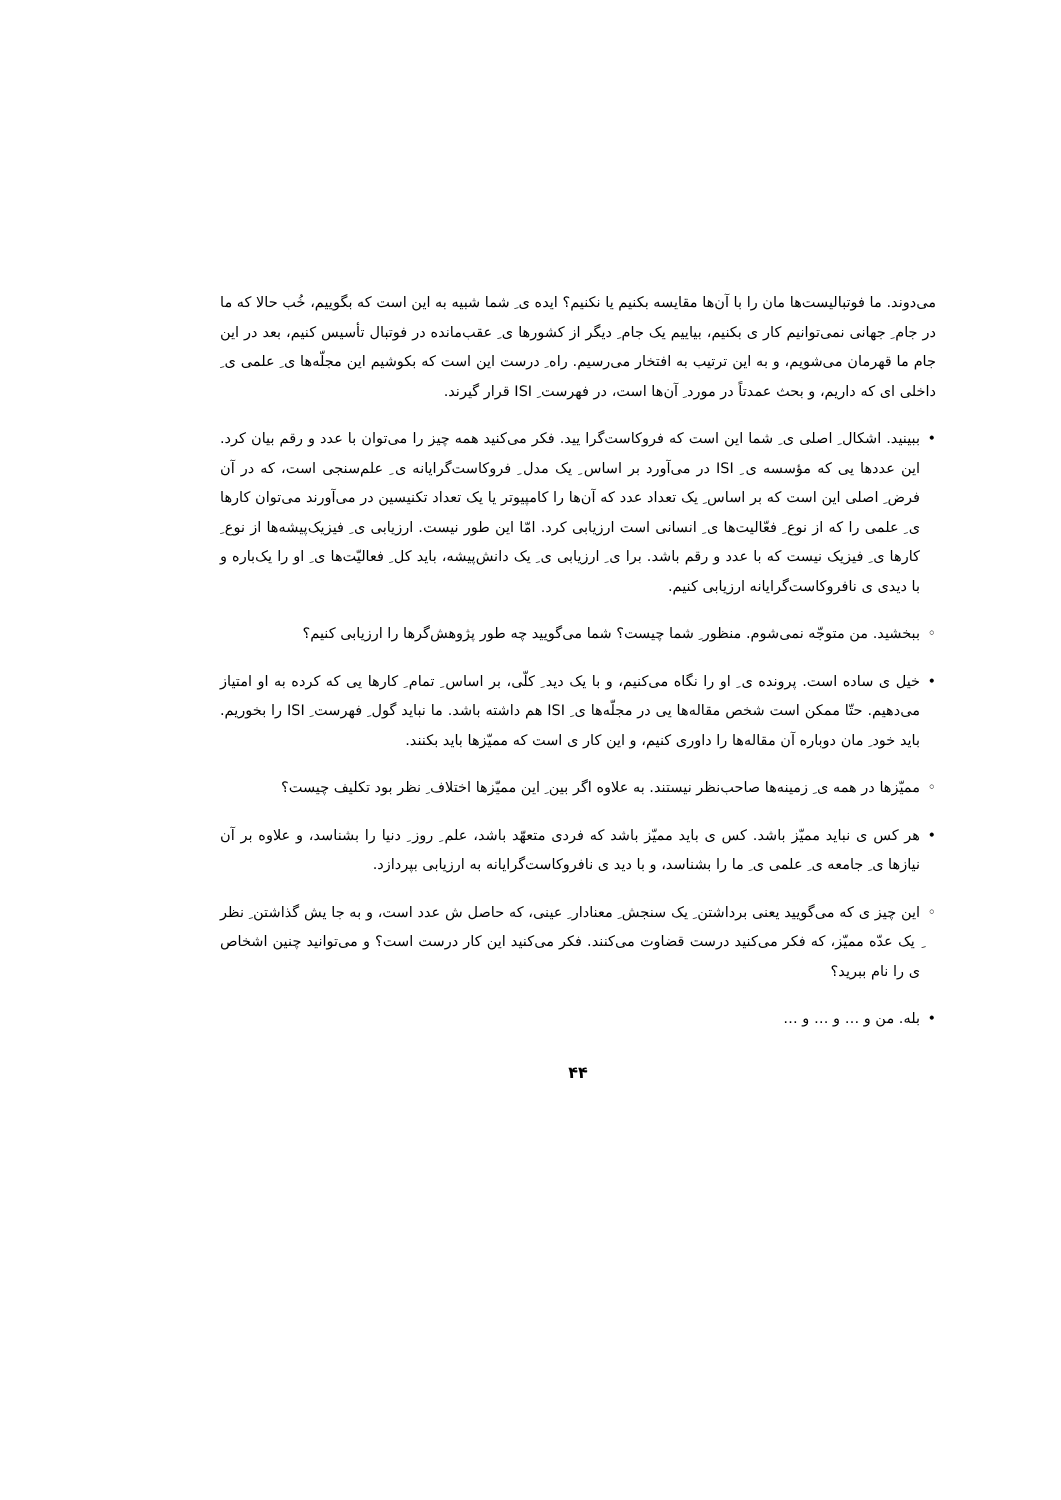می‌دوند. ما فوتبالیست‌ها مان را با آن‌ها مقایسه بکنیم یا نکنیم؟ ایده ی ِ شما شبیه به این است که بگوییم، خُب حالا که ما در جام ِ جهانی نمی‌توانیم کار ی بکنیم، بیاییم یک جام ِ دیگر از کشورها ی ِ عقب‌مانده در فوتبال تأسیس کنیم، بعد در این جام ما قهرمان می‌شویم، و به این ترتیب به افتخار می‌رسیم. راه ِ درست این است که بکوشیم این مجلّه‌ها ی ِ علمی ی ِ داخلی ای که داریم، و بحث عمدتاً در مورد ِ آن‌ها است، در فهرست ِ ISI قرار گیرند.
• ببینید. اشکال ِ اصلی ی ِ شما این است که فروکاست‌گرا یید. فکر می‌کنید همه چیز را می‌توان با عدد و رقم بیان کرد. این عددها یی که مؤسسه ی ِ ISI در می‌آورد بر اساس ِ یک مدل ِ فروکاست‌گرایانه ی ِ علم‌سنجی است، که در آن فرض ِ اصلی این است که بر اساس ِ یک تعداد عدد که آن‌ها را کامپیوتر یا یک تعداد تکنیسین در می‌آورند می‌توان کارها ی ِ علمی را که از نوع ِ فعّالیت‌ها ی ِ انسانی است ارزیابی کرد. امّا این طور نیست. ارزیابی ی ِ فیزیک‌پیشه‌ها از نوع ِ کارها ی ِ فیزیک نیست که با عدد و رقم باشد. برا ی ِ ارزیابی ی ِ یک دانش‌پیشه، باید کل ِ فعالیّت‌ها ی ِ او را یک‌باره و با دیدی ی نافروکاست‌گرایانه ارزیابی کنیم.
◦ ببخشید. من متوجّه نمی‌شوم. منظور ِ شما چیست؟ شما می‌گویید چه طور پژوهش‌گرها را ارزیابی کنیم؟
• خیل ی ساده است. پرونده ی ِ او را نگاه می‌کنیم، و با یک دید ِ کلّی، بر اساس ِ تمام ِ کارها یی که کرده به او امتیاز می‌دهیم. حتّا ممکن است شخص مقاله‌ها یی در مجلّه‌ها ی ِ ISI هم داشته باشد. ما نباید گول ِ فهرست ِ ISI را بخوریم. باید خود ِ مان دوباره آن مقاله‌ها را داوری کنیم، و این کار ی است که ممیّزها باید بکنند.
◦ ممیّزها در همه ی ِ زمینه‌ها صاحب‌نظر نیستند. به علاوه اگر بین ِ این ممیّزها اختلاف ِ نظر بود تکلیف چیست؟
• هر کس ی نباید ممیّز باشد. کس ی باید ممیّز باشد که فردی متعهّد باشد، علم ِ روز ِ دنیا را بشناسد، و علاوه بر آن نیازها ی ِ جامعه ی ِ علمی ی ِ ما را بشناسد، و با دید ی نافروکاست‌گرایانه به ارزیابی بپردازد.
◦ این چیز ی که می‌گویید یعنی برداشتن ِ یک سنجش ِ معنادار ِ عینی، که حاصل ش عدد است، و به جا یش گذاشتن ِ نظر ِ یک عدّه ممیّز، که فکر می‌کنید درست قضاوت می‌کنند. فکر می‌کنید این کار درست است؟ و می‌توانید چنین اشخاص ی را نام ببرید؟
• بله. من و … و … و …
۴۴